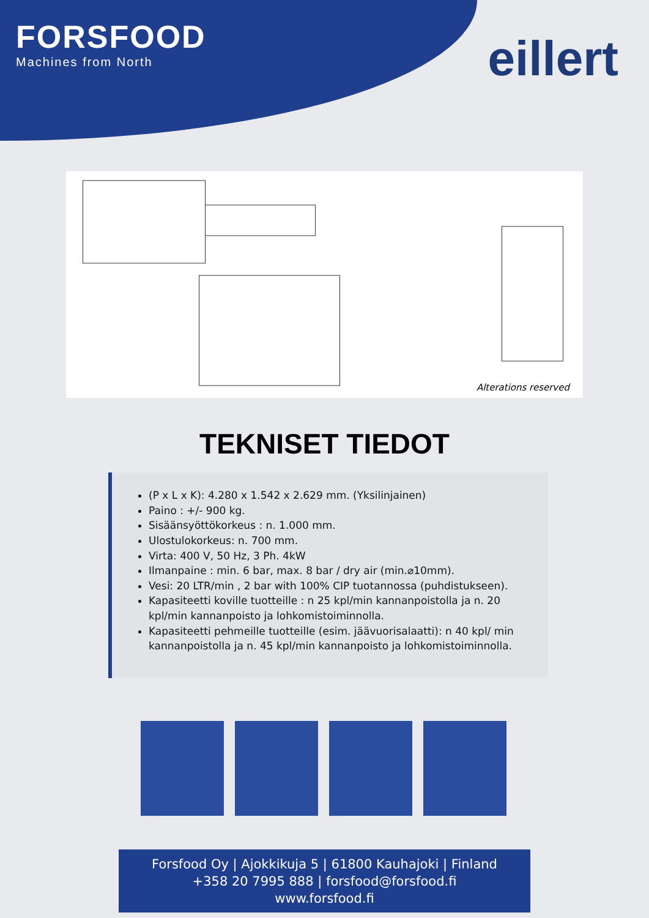FORSFOOD
Machines from North
eillert
Alterations reserved
TEKNISET TIEDOT
(P x L x K): 4.280 x 1.542 x 2.629 mm. (Yksilinjainen)
Paino : +/- 900 kg.
Sisäänsyöttökorkeus : n. 1.000 mm.
Ulostulokorkeus: n. 700 mm.
Virta: 400 V, 50 Hz, 3 Ph. 4kW
Ilmanpaine : min. 6 bar, max. 8 bar / dry air (min.⌀10mm).
Vesi: 20 LTR/min , 2 bar with 100% CIP tuotannossa (puhdistukseen).
Kapasiteetti koville tuotteille : n 25 kpl/min kannanpoistolla ja n. 20 kpl/min kannanpoisto ja lohkomistoiminnolla.
Kapasiteetti pehmeille tuotteille (esim. jäävuorisalaatti): n 40 kpl/ min kannanpoistolla ja n. 45 kpl/min kannanpoisto ja lohkomistoiminnolla.
Forsfood Oy | Ajokkikuja 5 | 61800 Kauhajoki | Finland
+358 20 7995 888 | forsfood@forsfood.fi
www.forsfood.fi